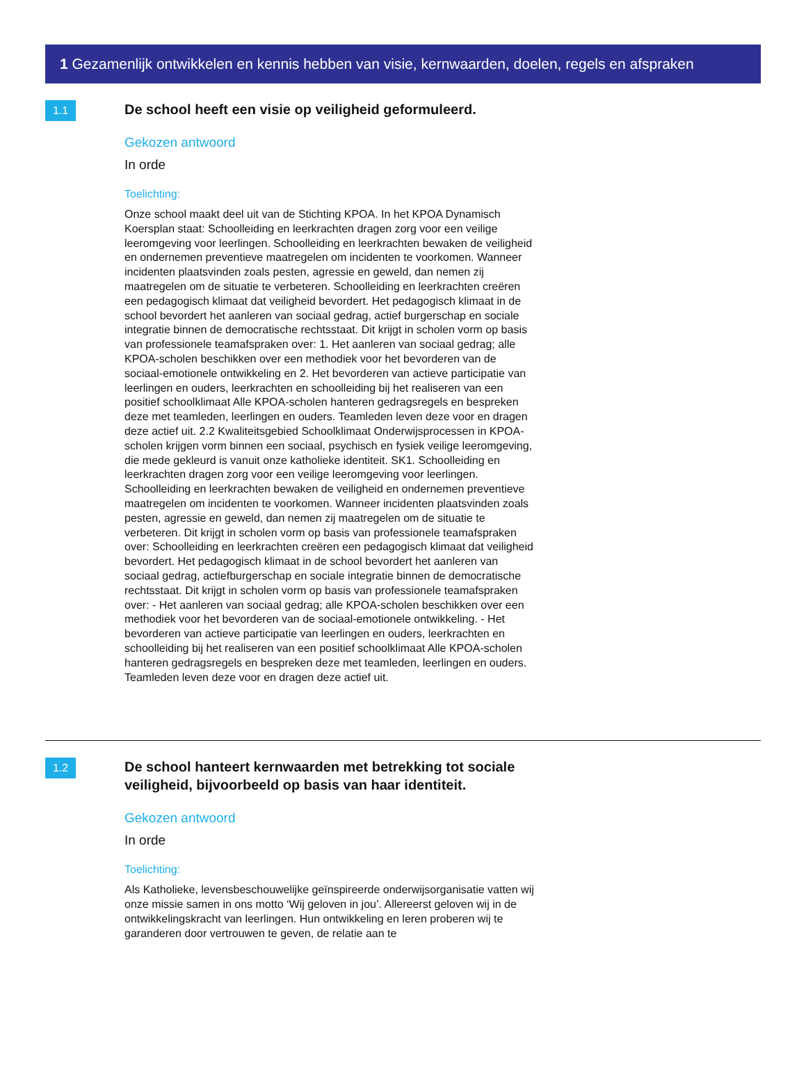1 Gezamenlijk ontwikkelen en kennis hebben van visie, kernwaarden, doelen, regels en afspraken
1.1
De school heeft een visie op veiligheid geformuleerd.
Gekozen antwoord
In orde
Toelichting:
Onze school maakt deel uit van de Stichting KPOA. In het KPOA Dynamisch Koersplan staat: Schoolleiding en leerkrachten dragen zorg voor een veilige leeromgeving voor leerlingen. Schoolleiding en leerkrachten bewaken de veiligheid en ondernemen preventieve maatregelen om incidenten te voorkomen. Wanneer incidenten plaatsvinden zoals pesten, agressie en geweld, dan nemen zij maatregelen om de situatie te verbeteren. Schoolleiding en leerkrachten creëren een pedagogisch klimaat dat veiligheid bevordert. Het pedagogisch klimaat in de school bevordert het aanleren van sociaal gedrag, actief burgerschap en sociale integratie binnen de democratische rechtsstaat. Dit krijgt in scholen vorm op basis van professionele teamafspraken over: 1. Het aanleren van sociaal gedrag; alle KPOA-scholen beschikken over een methodiek voor het bevorderen van de sociaal-emotionele ontwikkeling en 2. Het bevorderen van actieve participatie van leerlingen en ouders, leerkrachten en schoolleiding bij het realiseren van een positief schoolklimaat Alle KPOA-scholen hanteren gedragsregels en bespreken deze met teamleden, leerlingen en ouders. Teamleden leven deze voor en dragen deze actief uit. 2.2 Kwaliteitsgebied Schoolklimaat Onderwijsprocessen in KPOA-scholen krijgen vorm binnen een sociaal, psychisch en fysiek veilige leeromgeving, die mede gekleurd is vanuit onze katholieke identiteit. SK1. Schoolleiding en leerkrachten dragen zorg voor een veilige leeromgeving voor leerlingen. Schoolleiding en leerkrachten bewaken de veiligheid en ondernemen preventieve maatregelen om incidenten te voorkomen. Wanneer incidenten plaatsvinden zoals pesten, agressie en geweld, dan nemen zij maatregelen om de situatie te verbeteren. Dit krijgt in scholen vorm op basis van professionele teamafspraken over: Schoolleiding en leerkrachten creëren een pedagogisch klimaat dat veiligheid bevordert. Het pedagogisch klimaat in de school bevordert het aanleren van sociaal gedrag, actiefburgerschap en sociale integratie binnen de democratische rechtsstaat. Dit krijgt in scholen vorm op basis van professionele teamafspraken over: - Het aanleren van sociaal gedrag; alle KPOA-scholen beschikken over een methodiek voor het bevorderen van de sociaal-emotionele ontwikkeling. - Het bevorderen van actieve participatie van leerlingen en ouders, leerkrachten en schoolleiding bij het realiseren van een positief schoolklimaat Alle KPOA-scholen hanteren gedragsregels en bespreken deze met teamleden, leerlingen en ouders. Teamleden leven deze voor en dragen deze actief uit.
1.2
De school hanteert kernwaarden met betrekking tot sociale veiligheid, bijvoorbeeld op basis van haar identiteit.
Gekozen antwoord
In orde
Toelichting:
Als Katholieke, levensbeschouwelijke geïnspireerde onderwijsorganisatie vatten wij onze missie samen in ons motto ‘Wij geloven in jou’. Allereerst geloven wij in de ontwikkelingskracht van leerlingen. Hun ontwikkeling en leren proberen wij te garanderen door vertrouwen te geven, de relatie aan te